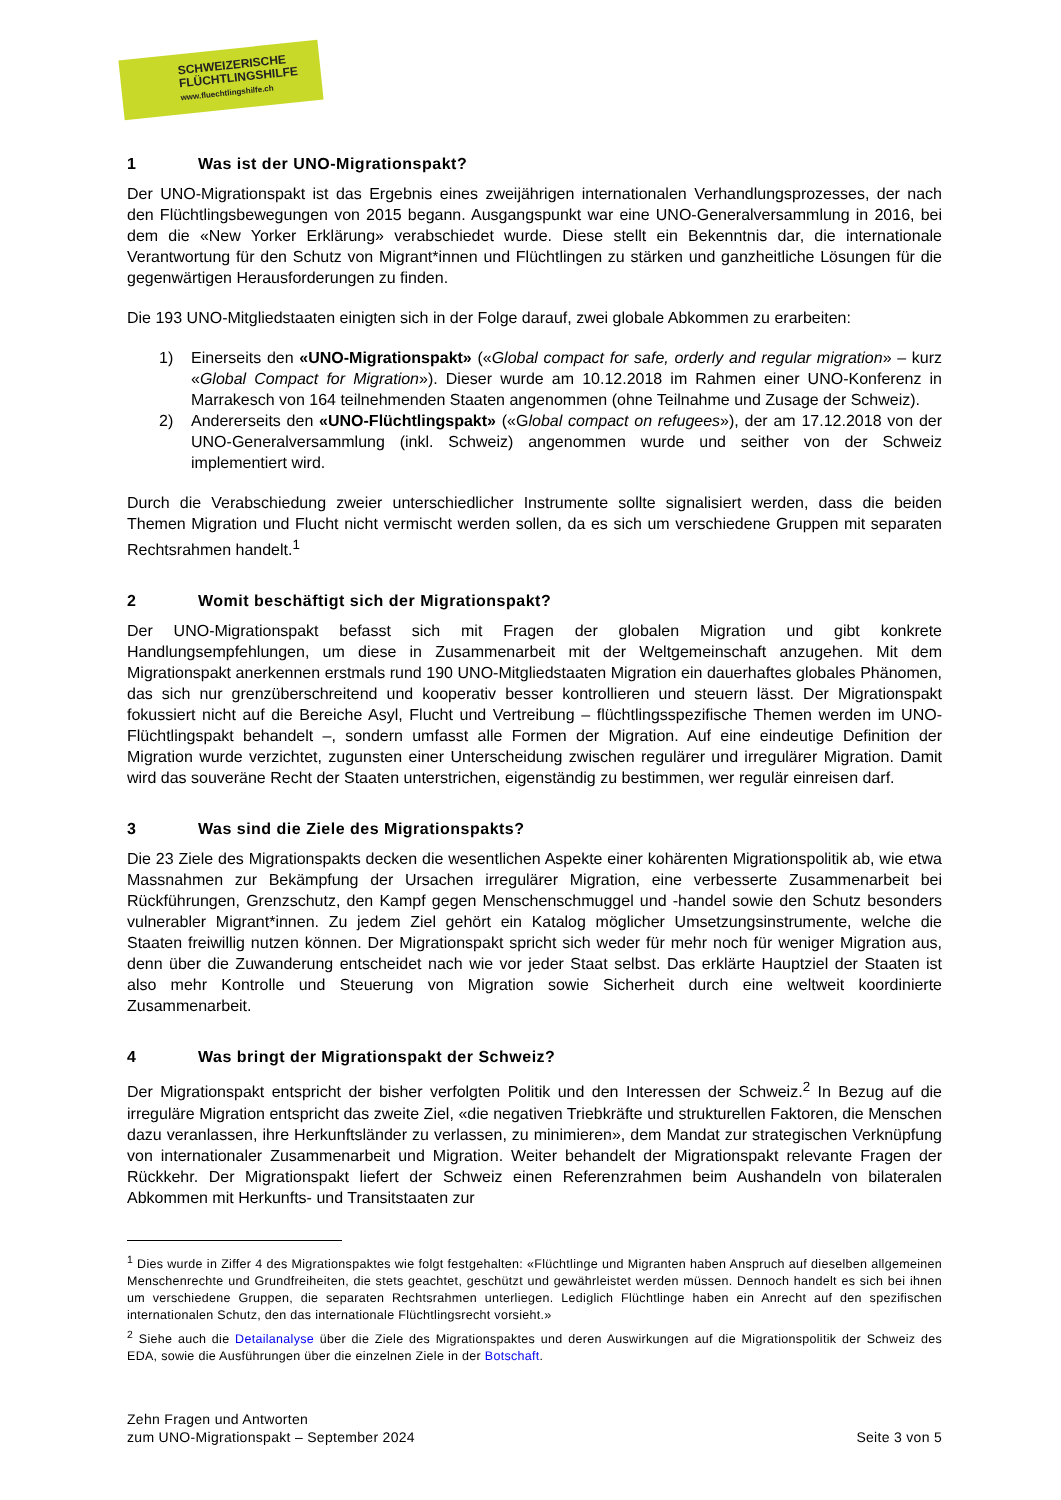SCHWEIZERISCHE
FLÜCHTLINGSHILFE
www.fluechtlingshilfe.ch
1 Was ist der UNO-Migrationspakt?
Der UNO-Migrationspakt ist das Ergebnis eines zweijährigen internationalen Verhandlungsprozesses, der nach den Flüchtlingsbewegungen von 2015 begann. Ausgangspunkt war eine UNO-Generalversammlung in 2016, bei dem die «New Yorker Erklärung» verabschiedet wurde. Diese stellt ein Bekenntnis dar, die internationale Verantwortung für den Schutz von Migrant*innen und Flüchtlingen zu stärken und ganzheitliche Lösungen für die gegenwärtigen Herausforderungen zu finden.
Die 193 UNO-Mitgliedstaaten einigten sich in der Folge darauf, zwei globale Abkommen zu erarbeiten:
1) Einerseits den «UNO-Migrationspakt» («Global compact for safe, orderly and regular migration» – kurz «Global Compact for Migration»). Dieser wurde am 10.12.2018 im Rahmen einer UNO-Konferenz in Marrakesch von 164 teilnehmenden Staaten angenommen (ohne Teilnahme und Zusage der Schweiz).
2) Andererseits den «UNO-Flüchtlingspakt» («Global compact on refugees»), der am 17.12.2018 von der UNO-Generalversammlung (inkl. Schweiz) angenommen wurde und seither von der Schweiz implementiert wird.
Durch die Verabschiedung zweier unterschiedlicher Instrumente sollte signalisiert werden, dass die beiden Themen Migration und Flucht nicht vermischt werden sollen, da es sich um verschiedene Gruppen mit separaten Rechtsrahmen handelt.<sup>1</sup>
2 Womit beschäftigt sich der Migrationspakt?
Der UNO-Migrationspakt befasst sich mit Fragen der globalen Migration und gibt konkrete Handlungsempfehlungen, um diese in Zusammenarbeit mit der Weltgemeinschaft anzugehen. Mit dem Migrationspakt anerkennen erstmals rund 190 UNO-Mitgliedstaaten Migration ein dauerhaftes globales Phänomen, das sich nur grenzüberschreitend und kooperativ besser kontrollieren und steuern lässt. Der Migrationspakt fokussiert nicht auf die Bereiche Asyl, Flucht und Vertreibung – flüchtlingsspezifische Themen werden im UNO-Flüchtlingspakt behandelt –, sondern umfasst alle Formen der Migration. Auf eine eindeutige Definition der Migration wurde verzichtet, zugunsten einer Unterscheidung zwischen regulärer und irregulärer Migration. Damit wird das souveräne Recht der Staaten unterstrichen, eigenständig zu bestimmen, wer regulär einreisen darf.
3 Was sind die Ziele des Migrationspakts?
Die 23 Ziele des Migrationspakts decken die wesentlichen Aspekte einer kohärenten Migrationspolitik ab, wie etwa Massnahmen zur Bekämpfung der Ursachen irregulärer Migration, eine verbesserte Zusammenarbeit bei Rückführungen, Grenzschutz, den Kampf gegen Menschenschmuggel und -handel sowie den Schutz besonders vulnerabler Migrant*innen. Zu jedem Ziel gehört ein Katalog möglicher Umsetzungsinstrumente, welche die Staaten freiwillig nutzen können. Der Migrationspakt spricht sich weder für mehr noch für weniger Migration aus, denn über die Zuwanderung entscheidet nach wie vor jeder Staat selbst. Das erklärte Hauptziel der Staaten ist also mehr Kontrolle und Steuerung von Migration sowie Sicherheit durch eine weltweit koordinierte Zusammenarbeit.
4 Was bringt der Migrationspakt der Schweiz?
Der Migrationspakt entspricht der bisher verfolgten Politik und den Interessen der Schweiz.<sup>2</sup> In Bezug auf die irreguläre Migration entspricht das zweite Ziel, «die negativen Triebkräfte und strukturellen Faktoren, die Menschen dazu veranlassen, ihre Herkunftsländer zu verlassen, zu minimieren», dem Mandat zur strategischen Verknüpfung von internationaler Zusammenarbeit und Migration. Weiter behandelt der Migrationspakt relevante Fragen der Rückkehr. Der Migrationspakt liefert der Schweiz einen Referenzrahmen beim Aushandeln von bilateralen Abkommen mit Herkunfts- und Transitstaaten zur
<sup>1</sup> Dies wurde in Ziffer 4 des Migrationspaktes wie folgt festgehalten: «Flüchtlinge und Migranten haben Anspruch auf dieselben allgemeinen Menschenrechte und Grundfreiheiten, die stets geachtet, geschützt und gewährleistet werden müssen. Dennoch handelt es sich bei ihnen um verschiedene Gruppen, die separaten Rechtsrahmen unterliegen. Lediglich Flüchtlinge haben ein Anrecht auf den spezifischen internationalen Schutz, den das internationale Flüchtlingsrecht vorsieht.»
<sup>2</sup> Siehe auch die Detailanalyse über die Ziele des Migrationspaktes und deren Auswirkungen auf die Migrationspolitik der Schweiz des EDA, sowie die Ausführungen über die einzelnen Ziele in der Botschaft.
Zehn Fragen und Antworten
zum UNO-Migrationspakt – September 2024
Seite 3 von 5